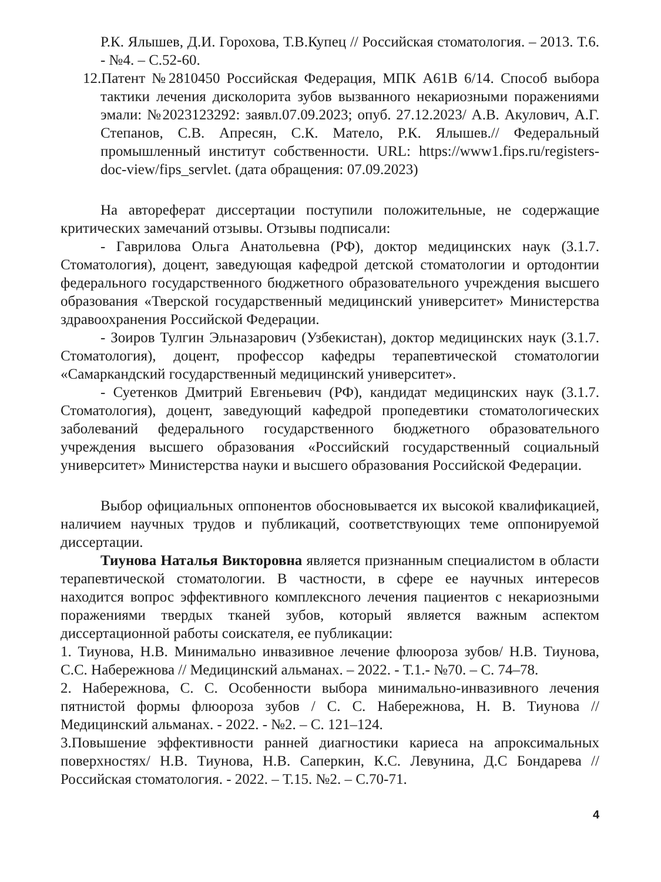Р.К. Ялышев, Д.И. Горохова, Т.В.Купец // Российская стоматология. – 2013. Т.6. - №4. – С.52-60.
12.Патент №2810450 Российская Федерация, МПК A61B 6/14. Способ выбора тактики лечения дисколорита зубов вызванного некариозными поражениями эмали: №2023123292: заявл.07.09.2023; опуб. 27.12.2023/ А.В. Акулович, А.Г. Степанов, С.В. Апресян, С.К. Матело, Р.К. Ялышев.// Федеральный промышленный институт собственности. URL: https://www1.fips.ru/registers-doc-view/fips_servlet. (дата обращения: 07.09.2023)
На автореферат диссертации поступили положительные, не содержащие критических замечаний отзывы. Отзывы подписали:
- Гаврилова Ольга Анатольевна (РФ), доктор медицинских наук (3.1.7. Стоматология), доцент, заведующая кафедрой детской стоматологии и ортодонтии федерального государственного бюджетного образовательного учреждения высшего образования «Тверской государственный медицинский университет» Министерства здравоохранения Российской Федерации.
- Зоиров Тулгин Эльназарович (Узбекистан), доктор медицинских наук (3.1.7. Стоматология), доцент, профессор кафедры терапевтической стоматологии «Самаркандский государственный медицинский университет».
- Суетенков Дмитрий Евгеньевич (РФ), кандидат медицинских наук (3.1.7. Стоматология), доцент, заведующий кафедрой пропедевтики стоматологических заболеваний федерального государственного бюджетного образовательного учреждения высшего образования «Российский государственный социальный университет» Министерства науки и высшего образования Российской Федерации.
Выбор официальных оппонентов обосновывается их высокой квалификацией, наличием научных трудов и публикаций, соответствующих теме оппонируемой диссертации.
Тиунова Наталья Викторовна является признанным специалистом в области терапевтической стоматологии. В частности, в сфере ее научных интересов находится вопрос эффективного комплексного лечения пациентов с некариозными поражениями твердых тканей зубов, который является важным аспектом диссертационной работы соискателя, ее публикации:
1. Тиунова, Н.В. Минимально инвазивное лечение флюороза зубов/ Н.В. Тиунова, С.С. Набережнова // Медицинский альманах. – 2022. - Т.1.- №70. – С. 74–78.
2. Набережнова, С. С. Особенности выбора минимально-инвазивного лечения пятнистой формы флюороза зубов / С. С. Набережнова, Н. В. Тиунова // Медицинский альманах. - 2022. - №2. – С. 121–124.
3.Повышение эффективности ранней диагностики кариеса на апроксимальных поверхностях/ Н.В. Тиунова, Н.В. Саперкин, К.С. Левунина, Д.С Бондарева // Российская стоматология. - 2022. – Т.15. №2. – С.70-71.
4